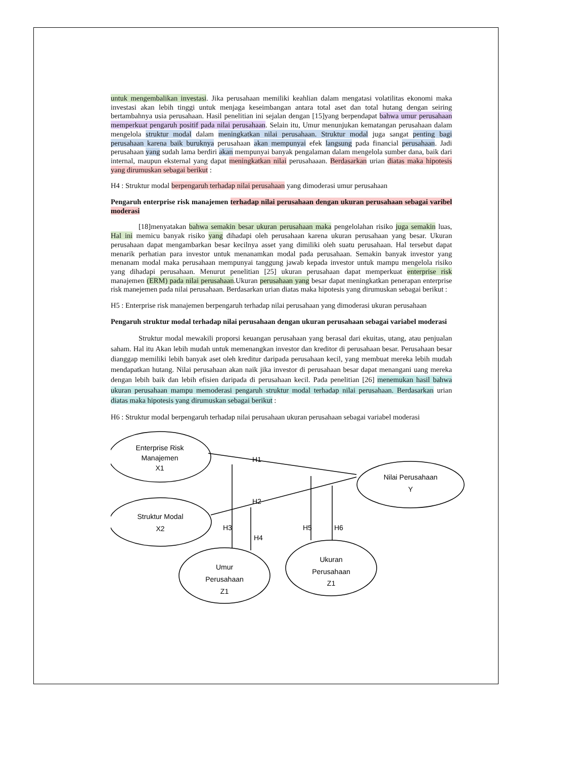untuk mengembalikan investasi. Jika perusahaan memiliki keahlian dalam mengatasi volatilitas ekonomi maka investasi akan lebih tinggi untuk menjaga keseimbangan antara total aset dan total hutang dengan seiring bertambahnya usia perusahaan. Hasil penelitian ini sejalan dengan [15]yang berpendapat bahwa umur perusahaan memperkuat pengaruh positif pada nilai perusahaan. Selain itu, Umur menunjukan kematangan perusahaan dalam mengelola struktur modal dalam meningkatkan nilai perusahaan. Struktur modal juga sangat penting bagi perusahaan karena baik buruknya perusahaan akan mempunyai efek langsung pada financial perusahaan. Jadi perusahaan yang sudah lama berdiri akan mempunyai banyak pengalaman dalam mengelola sumber dana, baik dari internal, maupun eksternal yang dapat meningkatkan nilai perusahaaan. Berdasarkan urian diatas maka hipotesis yang dirumuskan sebagai berikut :
H4 : Struktur modal berpengaruh terhadap nilai perusahaan yang dimoderasi umur perusahaan
Pengaruh enterprise risk manajemen terhadap nilai perusahaan dengan ukuran perusahaan sebagai varibel moderasi
[18]menyatakan bahwa semakin besar ukuran perusahaan maka pengelolahan risiko juga semakin luas, Hal ini memicu banyak risiko yang dihadapi oleh perusahaan karena ukuran perusahaan yang besar. Ukuran perusahaan dapat mengambarkan besar kecilnya asset yang dimiliki oleh suatu perusahaan. Hal tersebut dapat menarik perhatian para investor untuk menanamkan modal pada perusahaan. Semakin banyak investor yang menanam modal maka perusahaan mempunyai tanggung jawab kepada investor untuk mampu mengelola risiko yang dihadapi perusahaan. Menurut penelitian [25] ukuran perusahaan dapat memperkuat enterprise risk manajemen (ERM) pada nilai perusahaan.Ukuran perusahaan yang besar dapat meningkatkan penerapan enterprise risk manejemen pada nilai perusahaan. Berdasarkan urian diatas maka hipotesis yang dirumuskan sebagai berikut :
H5 : Enterprise risk manajemen berpengaruh terhadap nilai perusahaan yang dimoderasi ukuran perusahaan
Pengaruh struktur modal terhadap nilai perusahaan dengan ukuran perusahaan sebagai variabel moderasi
Struktur modal mewakili proporsi keuangan perusahaan yang berasal dari ekuitas, utang, atau penjualan saham. Hal itu Akan lebih mudah untuk memenangkan investor dan kreditor di perusahaan besar. Perusahaan besar dianggap memiliki lebih banyak aset oleh kreditur daripada perusahaan kecil, yang membuat mereka lebih mudah mendapatkan hutang. Nilai perusahaan akan naik jika investor di perusahaan besar dapat menangani uang mereka dengan lebih baik dan lebih efisien daripada di perusahaan kecil. Pada penelitian [26] menemukan hasil bahwa ukuran perusahaan mampu memoderasi pengaruh struktur modal terhadap nilai perusahaan. Berdasarkan urian diatas maka hipotesis yang dirumuskan sebagai berikut :
H6 : Struktur modal berpengaruh terhadap nilai perusahaan ukuran perusahaan sebagai variabel moderasi
Enterprise Risk
Manajemen
X1
Struktur Modal
X2
Nilai Perusahaan
Y
Umur
Perusahaan
Z1
Ukuran
Perusahaan
Z1
H1
H2
H3
H4
H5
H6